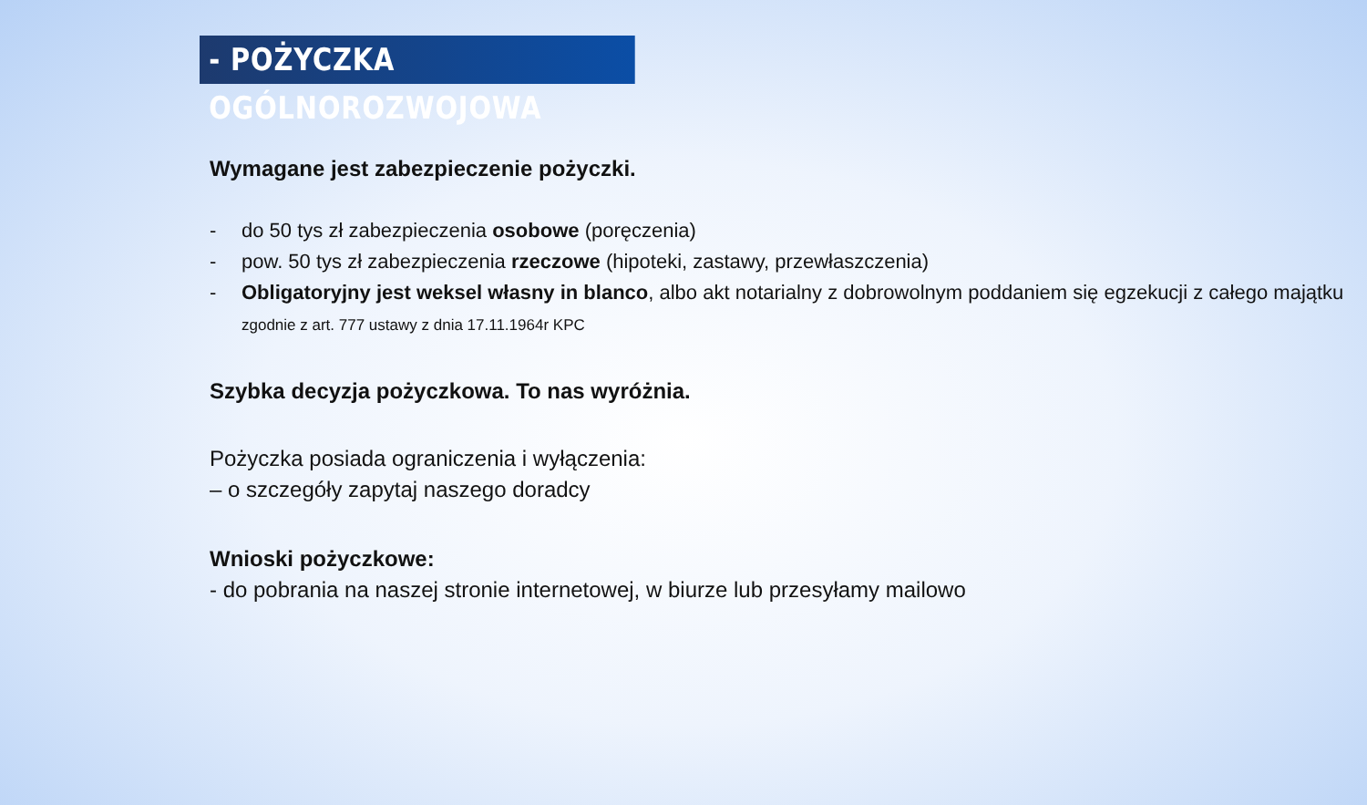- POŻYCZKA OGÓLNOROZWOJOWA
Wymagane jest zabezpieczenie pożyczki.
- do 50 tys zł zabezpieczenia osobowe (poręczenia)
- pow. 50 tys zł zabezpieczenia rzeczowe (hipoteki, zastawy, przewłaszczenia)
- Obligatoryjny jest weksel własny in blanco, albo akt notarialny z dobrowolnym poddaniem się egzekucji z całego majątku zgodnie z art. 777 ustawy z dnia 17.11.1964r KPC
Szybka decyzja pożyczkowa. To nas wyróżnia.
Pożyczka posiada ograniczenia i wyłączenia:
– o szczegóły zapytaj naszego doradcy
Wnioski pożyczkowe:
- do pobrania na naszej stronie internetowej, w biurze lub przesyłamy mailowo